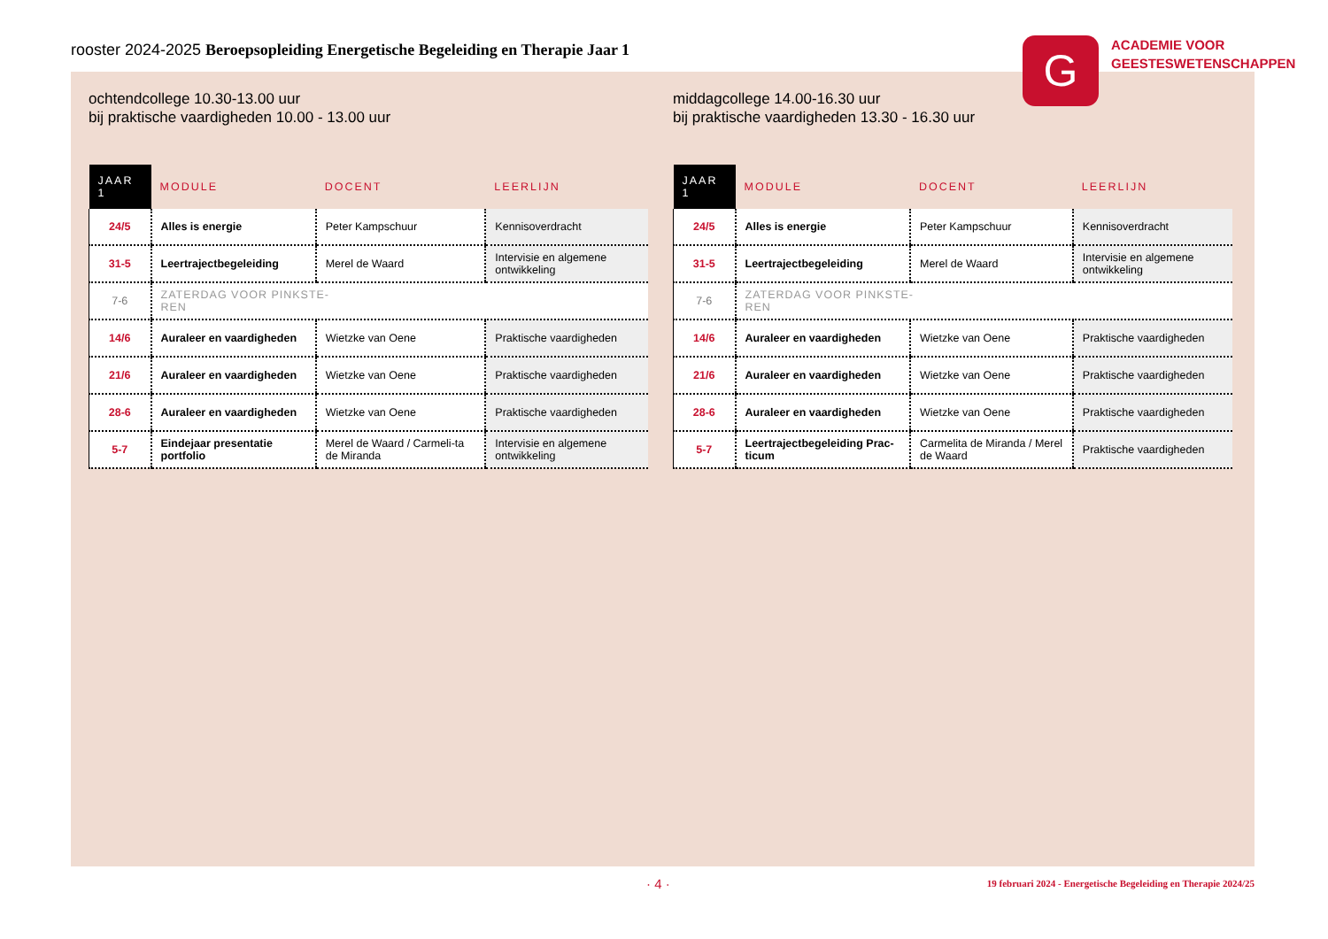rooster 2024-2025 Beroepsopleiding Energetische Begeleiding en Therapie Jaar 1
ochtendcollege 10.30-13.00 uur
bij praktische vaardigheden 10.00 - 13.00 uur
| JAAR 1 | MODULE | DOCENT | LEERLIJN |
| --- | --- | --- | --- |
| 24/5 | Alles is energie | Peter Kampschuur | Kennisoverdracht |
| 31-5 | Leertrajectbegeleiding | Merel de Waard | Intervisie en algemene ontwikkeling |
| 7-6 | ZATERDAG VOOR PINKSTE- REN | | |
| 14/6 | Auraleer en vaardigheden | Wietzke van Oene | Praktische vaardigheden |
| 21/6 | Auraleer en vaardigheden | Wietzke van Oene | Praktische vaardigheden |
| 28-6 | Auraleer en vaardigheden | Wietzke van Oene | Praktische vaardigheden |
| 5-7 | Eindejaar presentatie portfolio | Merel de Waard / Carmeli-ta de Miranda | Intervisie en algemene ontwikkeling |
middagcollege 14.00-16.30 uur
bij praktische vaardigheden 13.30 - 16.30 uur
| JAAR 1 | MODULE | DOCENT | LEERLIJN |
| --- | --- | --- | --- |
| 24/5 | Alles is energie | Peter Kampschuur | Kennisoverdracht |
| 31-5 | Leertrajectbegeleiding | Merel de Waard | Intervisie en algemene ontwikkeling |
| 7-6 | ZATERDAG VOOR PINKSTE- REN | | |
| 14/6 | Auraleer en vaardigheden | Wietzke van Oene | Praktische vaardigheden |
| 21/6 | Auraleer en vaardigheden | Wietzke van Oene | Praktische vaardigheden |
| 28-6 | Auraleer en vaardigheden | Wietzke van Oene | Praktische vaardigheden |
| 5-7 | Leertrajectbegeleiding Prac-ticum | Carmelita de Miranda / Merel de Waard | Praktische vaardigheden |
G
ACADEMIE VOOR
GEESTESWETENSCHAPPEN
· 4 ·
19 februari 2024 - Energetische Begeleiding en Therapie 2024/25